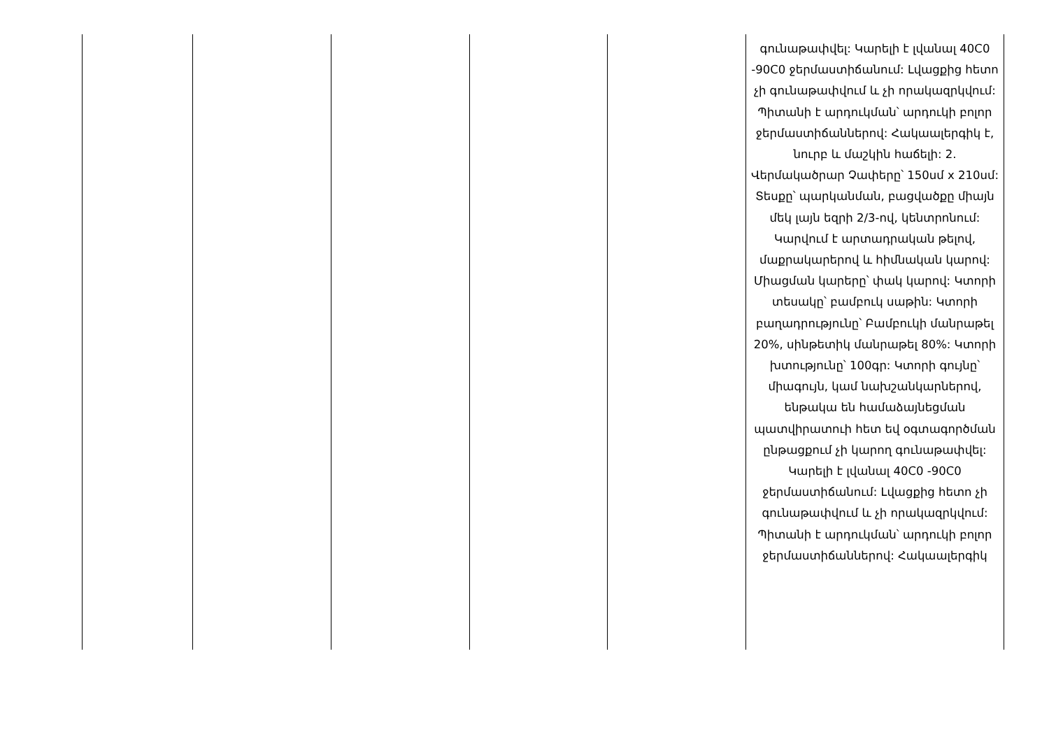| | | | | | գունաթափվել: Կարելի է լվանալ 40C0 -90C0 ջերմաստիճանում: Լվացքից հետո չի գունաթափվում և չի որակազրկվում: Պիտանի է արդուկման՝ արդուկի բոլոր ջերմաստիճաններով: Հակաալերգիկ է, նուրբ և մաշկին հաճելի: 2. Վերմակածրար Չափերը՝ 150սմ x 210սմ: Տեսքը՝ պարկանման, բացվածքը միայն մեկ լայն եզրի 2/3-ով, կենտրոնում: Կարվում է արտադրական թելով, մաքրակարերով և հիմնական կարով: Միացման կարերը՝ փակ կարով: Կտորի տեսակը՝ բամբուկ սաթին: Կտորի բաղադրությունը՝ Բամբուկի մանրաթել 20%, սինթետիկ մանրաթել 80%: Կտորի խտությունը՝ 100գր: Կտորի գույնը՝ միագույն, կամ նախշանկարներով, ենթակա են համաձայնեցման պատվիրատուի հետ եվ օգտագործման ընթացքում չի կարող գունաթափվել: Կարելի է լվանալ 40C0 -90C0 ջերմաստիճանում: Լվացքից հետո չի գունաթափվում և չի որակազրկվում: Պիտանի է արդուկման՝ արդուկի բոլոր ջերմաստիճաններով: Հակաալերգիկ |